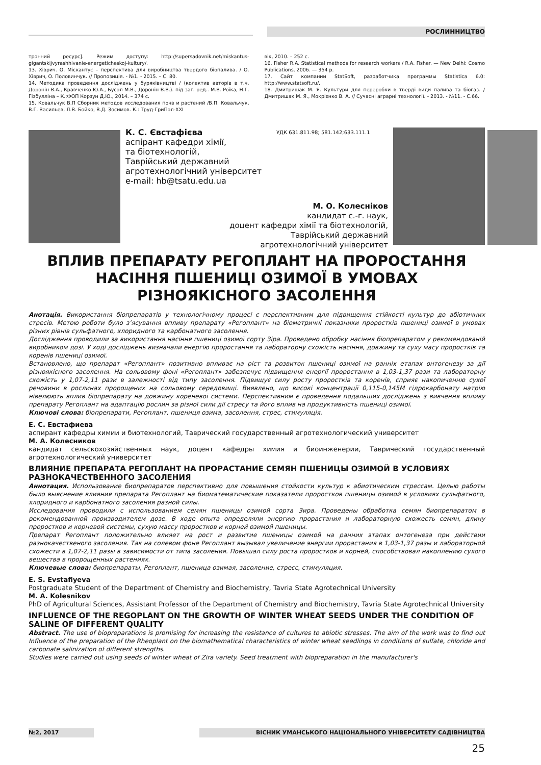РОСЛИННИЦТВО
тронний ресурс]. Режим доступу: http://supersadovnik.net/miskantus-gigantskijvyrashhivanie-energeticheskoj-kultury/.
13. Хіврич. О. Міскантус – перспектива для виробництва твердого біопалива. / О. Хіврич, О. Половинчук. // Пропозиція. - №1. - 2015. – С. 80.
14. Методика проведення досліджень у буряківництві / (колектив авторів в т.ч. Доронін В.А., Кравченко Ю.А., Бусол М.В., Доронін В.В.). під заг. ред.. М.В. Роїка, Н.Г. Гізбулліна – К.:ФОП Корзун Д.Ю., 2014. – 374 с.
15. Ковальчук В.П Сборник методов исследования почв и растений /В.П. Ковальчук, В.Г. Васильев, Л.В. Бойко, В.Д. Зосимов. К.: Труд-ГриПол-XXI
вік, 2010. – 252 с.
16. Fisher R.A. Statistical methods for research workers / R.A. Fisher. — New Delhi: Cosmo Publications, 2006. — 354 p.
17. Сайт компании StatSoft, разработчика программы Statistica 6.0: http://www.statsoft.ru/.
18. Дмитришак М. Я. Культури для переробки в тверді види палива та біогаз. / Дмитришак М. Я., Мокрієнко В. А. // Сучасні аграрні технології. - 2013. - №11. - С.66.
К. С. Євстафієва
аспірант кафедри хімії,
та біотехнологій,
Таврійський державний
агротехнологічний університет
e-mail: hb@tsatu.edu.ua
УДК 631.811.98; 581.142;633.111.1
М. О. Колесніков
кандидат с.-г. наук,
доцент кафедри хімії та біотехнологій,
Таврійський державний
агротехнологічний університет
ВПЛИВ ПРЕПАРАТУ РЕГОПЛАНТ НА ПРОРОСТАННЯ НАСІННЯ ПШЕНИЦІ ОЗИМОЇ В УМОВАХ РІЗНОЯКІСНОГО ЗАСОЛЕННЯ
Анотація. Використання біопрепаратів у технологічному процесі є перспективним для підвищення стійкості культур до абіотичних стресів. Метою роботи було з’ясування впливу препарату «Регоплант» на біометричні показники проростків пшениці озимої в умовах різних рівнів сульфатного, хлоридного та карбонатного засолення.
Дослідження проводили за використання насіння пшениці озимої сорту Зіра. Проведено обробку насіння біопрепаратом у рекомендованій виробником дозі. У ході досліджень визначали енергію проростання та лабораторну схожість насіння, довжину та суху масу проростків та коренів пшениці озимої.
Встановлено, що препарат «Регоплант» позитивно впливає на ріст та розвиток пшениці озимої на ранніх етапах онтогенезу за дії різноякісного засолення. На сольовому фоні «Регоплант» забезпечує підвищення енергії проростання в 1,03-1,37 рази та лабораторну схожість у 1,07-2,11 рази в залежності від типу засолення. Підвищує силу росту проростків та коренів, сприяє накопиченню сухої речовини в рослинах пророщених на сольовому середовищі. Виявлено, що високі концентрації 0,115-0,145М гідрокарбонату натрію нівелюють вплив біопрепарату на довжину кореневої системи. Перспективним є проведення подальших досліджень з вивчення впливу препарату Регоплант на адаптацію рослин за різної сили дії стресу та його вплив на продуктивність пшениці озимої.
Ключові слова: біопрепарати, Регоплант, пшениця озима, засолення, стрес, стимуляція.
Е. С. Евстафиева
аспирант кафедры химии и биотехнологий, Таврический государственный агротехнологический университет
М. А. Колесников
кандидат сельскохозяйственных наук, доцент кафедры химия и биоинженерии, Таврический государственный агротехнологический университет
ВЛИЯНИЕ ПРЕПАРАТА РЕГОПЛАНТ НА ПРОРАСТАНИЕ СЕМЯН ПШЕНИЦЫ ОЗИМОЙ В УСЛОВИЯХ РАЗНОКАЧЕСТВЕННОГО ЗАСОЛЕНИЯ
Аннотация. Использование биопрепаратов перспективно для повышения стойкости культур к абиотическим стрессам. Целью работы было выяснение влияния препарата Регоплант на биоматематические показатели проростков пшеницы озимой в условиях сульфатного, хлоридного и карбонатного засоления разной силы.
Исследования проводили с использованием семян пшеницы озимой сорта Зира. Проведены обработка семян биопрепаратом в рекомендованной производителем дозе. В ходе опыта определяли энергию прорастания и лабораторную схожесть семян, длину проростков и корневой системы, сухую массу проростков и корней озимой пшеницы.
Препарат Регоплант положительно влияет на рост и развитие пшеницы озимой на ранних этапах онтогенеза при действии разнокачественого засоления. Так на солевом фоне Регоплант вызывал увеличение энергии прорастания в 1,03-1,37 разы и лабораторной схожести в 1,07-2,11 разы в зависимости от типа засоления. Повышал силу роста проростков и корней, способствовал накоплению сухого вещества в пророщенных растениях.
Ключевые слова: биопрепараты, Регоплант, пшеница озимая, засоление, стресс, стимуляция.
E. S. Evstafiyeva
Postgraduate Student of the Department of Chemistry and Biochemistry, Tavria State Agrotechnical University
M. A. Kolesnikov
PhD of Agricultural Sciences, Assistant Professor of the Department of Chemistry and Biochemistry, Tavria State Agrotechnical University
INFLUENCE OF THE REGOPLANT ON THE GROWTH OF WINTER WHEAT SEEDS UNDER THE CONDITION OF SALINE OF DIFFERENT QUALITY
Abstract. The use of biopreparations is promising for increasing the resistance of cultures to abiotic stresses. The aim of the work was to find out Influence of the preparation of the Rheoplant on the biomathematical characteristics of winter wheat seedlings in conditions of sulfate, chloride and carbonate salinization of different strengths.
Studies were carried out using seeds of winter wheat of Zira variety. Seed treatment with biopreparation in the manufacturer's
№2, 2017 ВІСНИК УМАНСЬКОГО НАЦІОНАЛЬНОГО УНІВЕРСИТЕТУ САДІВНИЦТВА
25